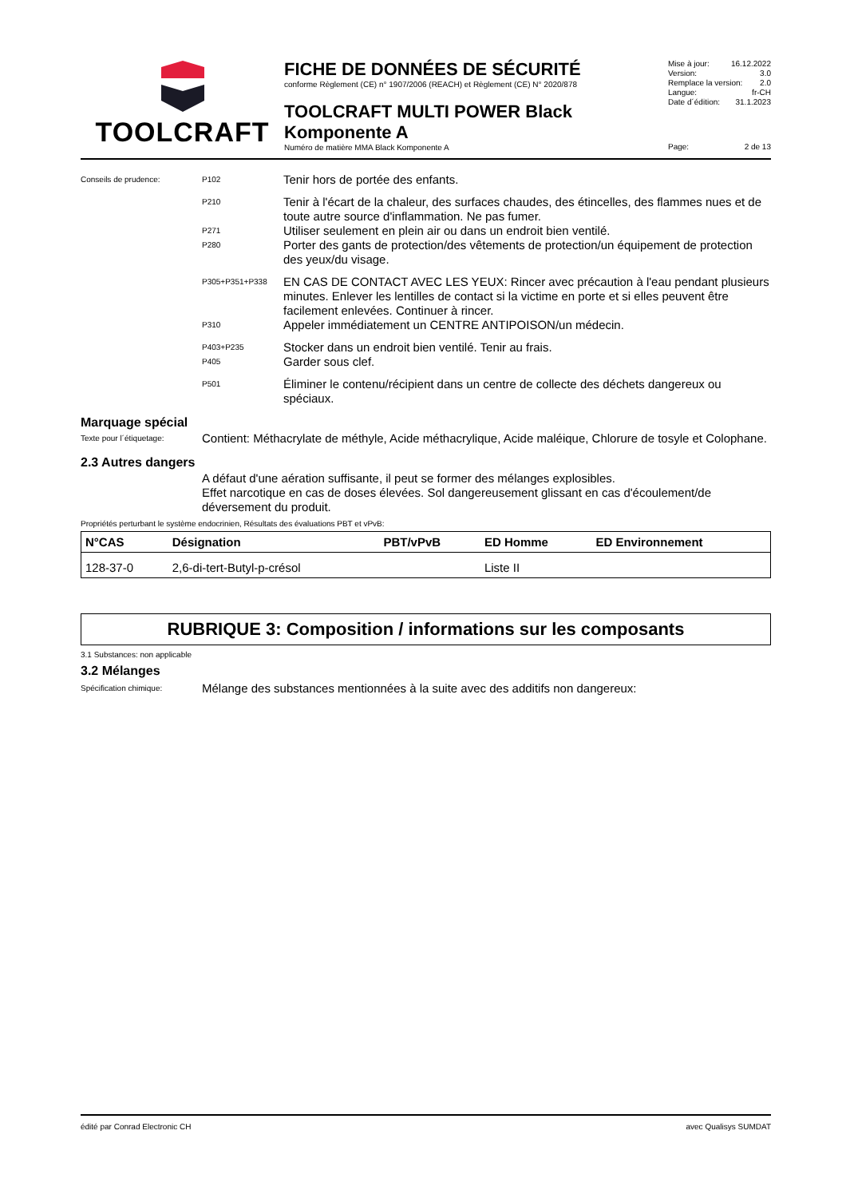TOOLCRAFT
FICHE DE DONNÉES DE SÉCURITÉ
conforme Règlement (CE) n° 1907/2006 (REACH) et Règlement (CE) N° 2020/878
TOOLCRAFT MULTI POWER Black Komponente A
Numéro de matière MMA Black Komponente A
Mise à jour: 16.12.2022
Version: 3.0
Remplace la version: 2.0
Langue: fr-CH
Date d´édition: 31.1.2023
Page: 2 de 13
Conseils de prudence: P102
Tenir hors de portée des enfants.
P210
Tenir à l'écart de la chaleur, des surfaces chaudes, des étincelles, des flammes nues et de toute autre source d'inflammation. Ne pas fumer.
P271
Utiliser seulement en plein air ou dans un endroit bien ventilé.
P280
Porter des gants de protection/des vêtements de protection/un équipement de protection des yeux/du visage.
P305+P351+P338
EN CAS DE CONTACT AVEC LES YEUX: Rincer avec précaution à l'eau pendant plusieurs minutes. Enlever les lentilles de contact si la victime en porte et si elles peuvent être facilement enlevées. Continuer à rincer.
P310
Appeler immédiatement un CENTRE ANTIPOISON/un médecin.
P403+P235
Stocker dans un endroit bien ventilé. Tenir au frais.
P405
Garder sous clef.
P501
Éliminer le contenu/récipient dans un centre de collecte des déchets dangereux ou spéciaux.
Marquage spécial
Texte pour l´étiquetage:
Contient: Méthacrylate de méthyle, Acide méthacrylique, Acide maléique, Chlorure de tosyle et Colophane.
2.3 Autres dangers
A défaut d'une aération suffisante, il peut se former des mélanges explosibles.
Effet narcotique en cas de doses élevées. Sol dangereusement glissant en cas d'écoulement/de déversement du produit.
Propriétés perturbant le système endocrinien, Résultats des évaluations PBT et vPvB:
| N°CAS | Désignation | PBT/vPvB | ED Homme | ED Environnement |
| --- | --- | --- | --- | --- |
| 128-37-0 | 2,6-di-tert-Butyl-p-crésol | | Liste II | |
RUBRIQUE 3: Composition / informations sur les composants
3.1 Substances: non applicable
3.2 Mélanges
Spécification chimique:
Mélange des substances mentionnées à la suite avec des additifs non dangereux:
édité par Conrad Electronic CH avec Qualisys SUMDAT